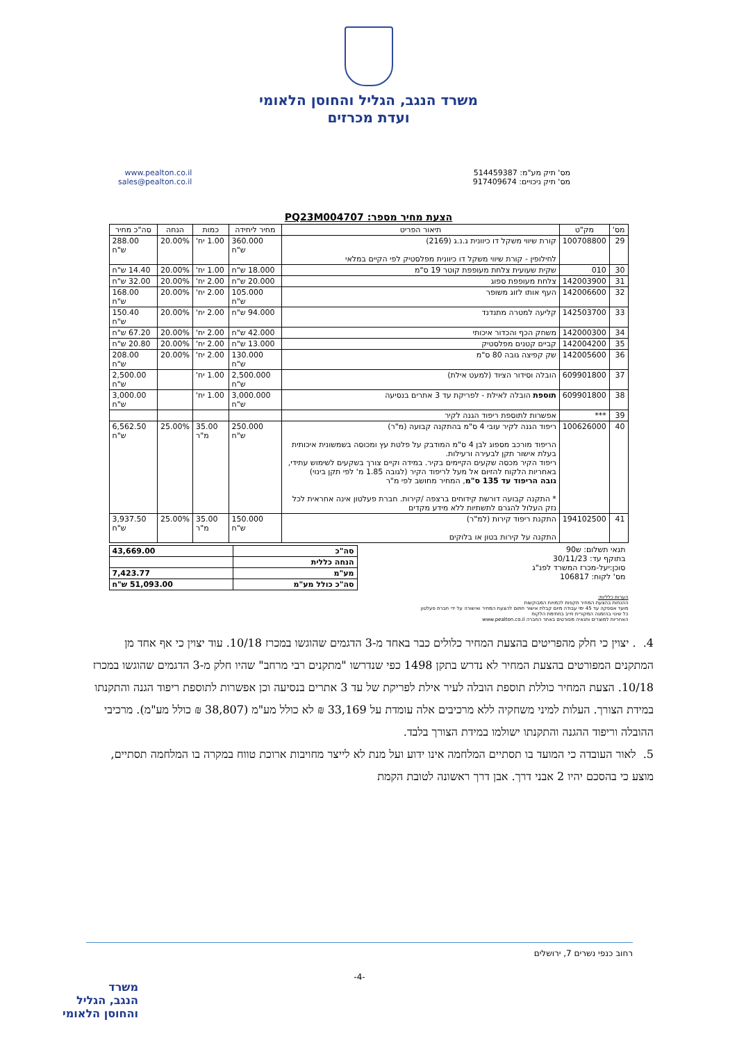משרד הנגב, הגליל והחוסן הלאומי
ועדת מכרזים
מס' תיק מע"מ: 514459387
מס' תיק ניכויים: 917409674
www.pealton.co.il
sales@pealton.co.il
הצעת מחיר מספר: PQ23M004707
| מס' | מק"ט | תיאור הפריט | מחיר ליחידה | כמות | הנחה | סה"כ מחיר |
| --- | --- | --- | --- | --- | --- | --- |
| 29 | 100708800 | קורת שיווי משקל דו כיוונית ג.נ.ג (2169) לחילופין - קורת שיווי משקל דו כיוונית מפלסטיק לפי הקיים במלאי | 360.000 ש"ח | 1.00 יח' | 20.00% | 288.00 ש"ח |
| 30 | 010 | שקית שעועית צלחת מעופפת קוטר 19 ס"מ | 18.000 ש"ח | 1.00 יח' | 20.00% | 14.40 ש"ח |
| 31 | 142003900 | צלחת מעופפת ספוג | 20.000 ש"ח | 2.00 יח' | 20.00% | 32.00 ש"ח |
| 32 | 142006600 | העף אותו לזוג משופר | 105.000 ש"ח | 2.00 יח' | 20.00% | 168.00 ש"ח |
| 33 | 142503700 | קליעה למטרה מתנדנד | 94.000 ש"ח | 2.00 יח' | 20.00% | 150.40 ש"ח |
| 34 | 142000300 | משחק הכף והכדור איכותי | 42.000 ש"ח | 2.00 יח' | 20.00% | 67.20 ש"ח |
| 35 | 142004200 | קביים קטנים מפלסטיק | 13.000 ש"ח | 2.00 יח' | 20.00% | 20.80 ש"ח |
| 36 | 142005600 | שק קפיצה גובה 80 ס"מ | 130.000 ש"ח | 2.00 יח' | 20.00% | 208.00 ש"ח |
| 37 | 609901800 | הובלה וסידור הציוד (למעט אילת) | 2,500.000 ש"ח | 1.00 יח' | | 2,500.00 ש"ח |
| 38 | 609901800 | תוספת הובלה לאילת - לפריקת עד 3 אתרים בנסיעה | 3,000.000 ש"ח | 1.00 יח' | | 3,000.00 ש"ח |
| 39 | *** | אפשרות לתוספת ריפוד הגנה לקיר | | | | |
| 40 | 100626000 | ריפוד הגנה לקיר עובי 4 ס"מ בהתקנה קבועה (מ"ר) הריפוד מורכב מספוג לבן 4 ס"מ המודבק על פלטת עץ ומכוסה בשמשונית איכותית בעלת אישור תקן לבעירה ורעילות. ריפוד הקיר מכסה שקעים הקיימים בקיר. במידה וקיים צורך בשקעים לשימוש עתידי, באחריות הלקוח להזיום אל מעל לריפוד הקיר (לגובה 1.85 מ' לפי תקן בינוי) גובה הריפוד עד 135 ס"מ , המחיר מחושב לפי מ"ר * התקנה קבועה דורשת קידוחים ברצפה /קירות. חברת פעלטון אינה אחראית לכל נזק העלול להגרם לתשתיות ללא מידע מקדים | 250.000 ש"ח | 35.00 מ"ר | 25.00% | 6,562.50 ש"ח |
| 41 | 194102500 | התקנת ריפוד קירות (למ"ר) התקנה על קירות בטון או בלוקים | 150.000 ש"ח | 35.00 מ"ר | 25.00% | 3,937.50 ש"ח |
תנאי תשלום: ש90
בתוקף עד: 30/11/23
סוכן:יעל-מכרז המשרד לפנ"ג
מס' לקוח: 106817
| סה"כ | 43,669.00 |
| הנחה כללית | |
| מע"מ | 7,423.77 |
| סה"כ כולל מע"מ | 51,093.00 ש"ח |
הערות כלליות:
ההנחות בהצעת המחיר תקפות לכמויות המבוקשות
מועד אספקה עד 45 ימי עבודה מיום קבלת אישור חתום להצעת המחיר ואישורה על ידי חברת פעלטון
כל שינוי בהזמנה המקורית חייב בחתימת הלקוח
האחריות למוצרים ותנאיה מפורטים באתר החברה www.pealton.co.il
4. . יצוין כי חלק מהפריטים בהצעת המחיר כלולים כבר באחד מ-3 הדגמים שהוגשו במכרז 10/18. עוד יצוין כי אף אחד מן המתקנים המפורטים בהצעת המחיר לא נדרש בתקן 1498 כפי שנדרשו "מתקנים רבי מרחב" שהיו חלק מ-3 הדגמים שהוגשו במכרז 10/18. הצעת המחיר כוללת תוספת הובלה לעיר אילת לפריקת של עד 3 אתרים בנסיעה וכן אפשרות לתוספת ריפוד הגנה והתקנתו במידת הצורך. העלות למיני משחקיה ללא מרכיבים אלה עומדת על 33,169 ₪ לא כולל מע"מ (38,807 ₪ כולל מע"מ). מרכיבי ההובלה וריפוד ההגנה והתקנתו ישולמו במידת הצורך בלבד.
5. לאור העובדה כי המועד בו תסתיים המלחמה אינו ידוע ועל מנת לא לייצר מחויבות ארוכת טווח במקרה בו המלחמה תסתיים, מוצע כי בהסכם יהיו 2 אבני דרך. אבן דרך ראשונה לטובת הקמת
רחוב כנפי נשרים 7, ירושלים
-4-
משרד
הנגב, הגליל
והחוסן הלאומי